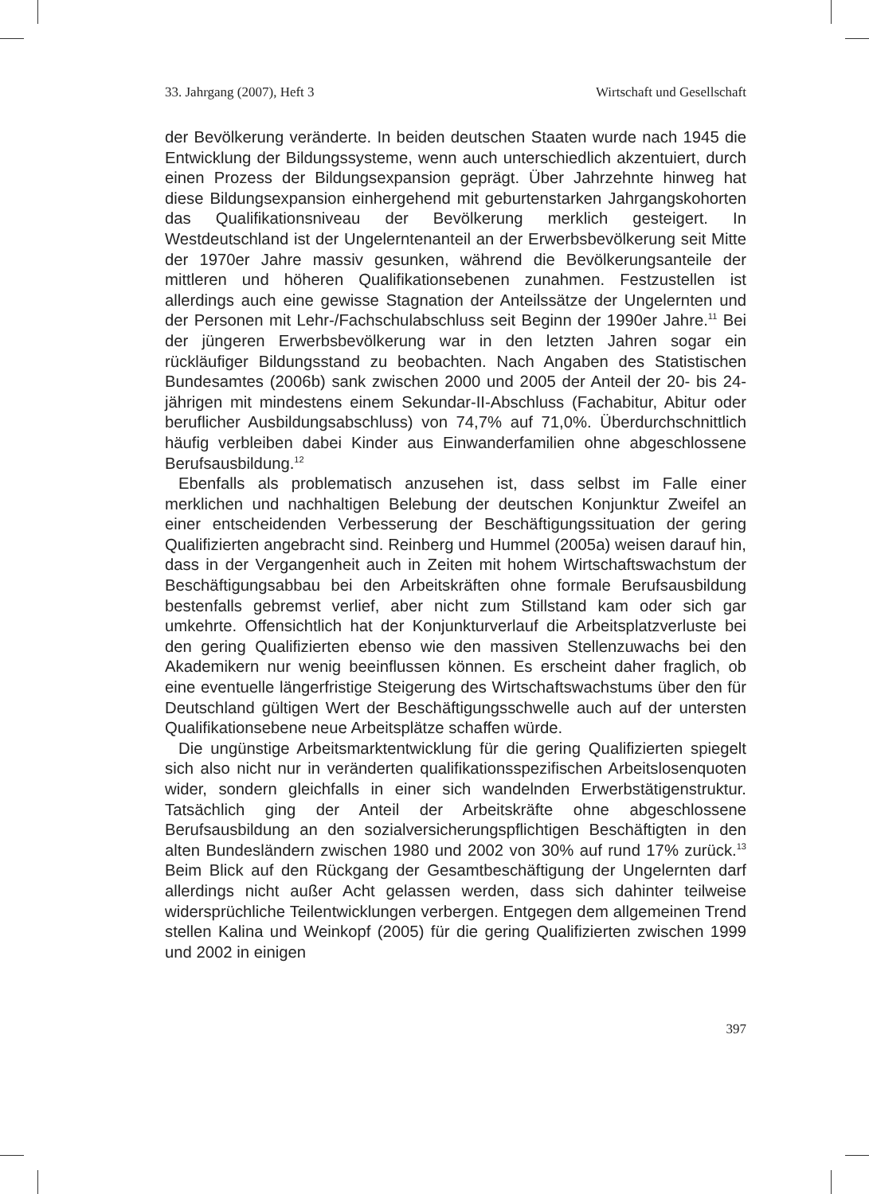33. Jahrgang (2007), Heft 3 Wirtschaft und Gesellschaft
der Bevölkerung veränderte. In beiden deutschen Staaten wurde nach 1945 die Entwicklung der Bildungssysteme, wenn auch unterschiedlich akzentuiert, durch einen Prozess der Bildungsexpansion geprägt. Über Jahrzehnte hinweg hat diese Bildungsexpansion einhergehend mit geburtenstarken Jahrgangskohorten das Qualifikationsniveau der Bevölkerung merklich gesteigert. In Westdeutschland ist der Ungelerntenanteil an der Erwerbsbevölkerung seit Mitte der 1970er Jahre massiv gesunken, während die Bevölkerungsanteile der mittleren und höheren Qualifikationsebenen zunahmen. Festzustellen ist allerdings auch eine gewisse Stagnation der Anteilssätze der Ungelernten und der Personen mit Lehr-/Fachschulabschluss seit Beginn der 1990er Jahre.<sup>11</sup> Bei der jüngeren Erwerbsbevölkerung war in den letzten Jahren sogar ein rückläufiger Bildungsstand zu beobachten. Nach Angaben des Statistischen Bundesamtes (2006b) sank zwischen 2000 und 2005 der Anteil der 20- bis 24-jährigen mit mindestens einem Sekundar-II-Abschluss (Fachabitur, Abitur oder beruflicher Ausbildungsabschluss) von 74,7% auf 71,0%. Überdurchschnittlich häufig verbleiben dabei Kinder aus Einwanderfamilien ohne abgeschlossene Berufsausbildung.<sup>12</sup>
Ebenfalls als problematisch anzusehen ist, dass selbst im Falle einer merklichen und nachhaltigen Belebung der deutschen Konjunktur Zweifel an einer entscheidenden Verbesserung der Beschäftigungssituation der gering Qualifizierten angebracht sind. Reinberg und Hummel (2005a) weisen darauf hin, dass in der Vergangenheit auch in Zeiten mit hohem Wirtschaftswachstum der Beschäftigungsabbau bei den Arbeitskräften ohne formale Berufsausbildung bestenfalls gebremst verlief, aber nicht zum Stillstand kam oder sich gar umkehrte. Offensichtlich hat der Konjunkturverlauf die Arbeitsplatzverluste bei den gering Qualifizierten ebenso wie den massiven Stellenzuwachs bei den Akademikern nur wenig beeinflussen können. Es erscheint daher fraglich, ob eine eventuelle längerfristige Steigerung des Wirtschaftswachstums über den für Deutschland gültigen Wert der Beschäftigungsschwelle auch auf der untersten Qualifikationsebene neue Arbeitsplätze schaffen würde.
Die ungünstige Arbeitsmarktentwicklung für die gering Qualifizierten spiegelt sich also nicht nur in veränderten qualifikationsspezifischen Arbeitslosenquoten wider, sondern gleichfalls in einer sich wandelnden Erwerbstätigenstruktur. Tatsächlich ging der Anteil der Arbeitskräfte ohne abgeschlossene Berufsausbildung an den sozialversicherungspflichtigen Beschäftigten in den alten Bundesländern zwischen 1980 und 2002 von 30% auf rund 17% zurück.<sup>13</sup> Beim Blick auf den Rückgang der Gesamtbeschäftigung der Ungelernten darf allerdings nicht außer Acht gelassen werden, dass sich dahinter teilweise widersprüchliche Teilentwicklungen verbergen. Entgegen dem allgemeinen Trend stellen Kalina und Weinkopf (2005) für die gering Qualifizierten zwischen 1999 und 2002 in einigen
397